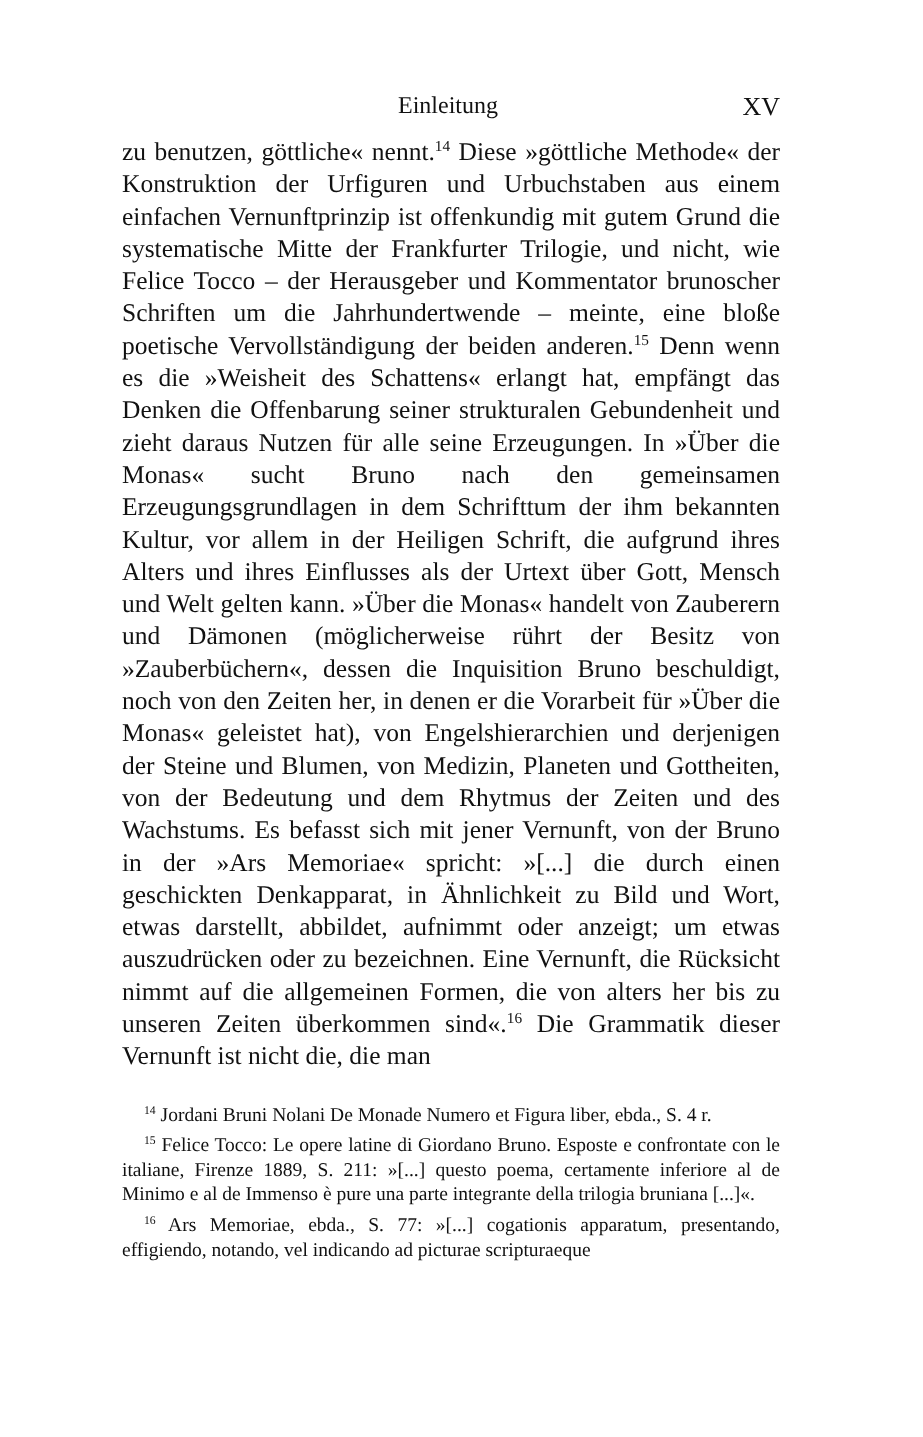Einleitung XV
zu benutzen, göttliche« nennt.<sup>14</sup> Diese »göttliche Methode« der Konstruktion der Urfiguren und Urbuchstaben aus einem einfachen Vernunftprinzip ist offenkundig mit gutem Grund die systematische Mitte der Frankfurter Trilogie, und nicht, wie Felice Tocco – der Herausgeber und Kommentator brunoscher Schriften um die Jahrhundertwende – meinte, eine bloße poetische Vervollständigung der beiden anderen.<sup>15</sup> Denn wenn es die »Weisheit des Schattens« erlangt hat, empfängt das Denken die Offenbarung seiner strukturalen Gebundenheit und zieht daraus Nutzen für alle seine Erzeugungen. In »Über die Monas« sucht Bruno nach den gemeinsamen Erzeugungsgrundlagen in dem Schrifttum der ihm bekannten Kultur, vor allem in der Heiligen Schrift, die aufgrund ihres Alters und ihres Einflusses als der Urtext über Gott, Mensch und Welt gelten kann. »Über die Monas« handelt von Zauberern und Dämonen (möglicherweise rührt der Besitz von »Zauberbüchern«, dessen die Inquisition Bruno beschuldigt, noch von den Zeiten her, in denen er die Vorarbeit für »Über die Monas« geleistet hat), von Engelshierarchien und derjenigen der Steine und Blumen, von Medizin, Planeten und Gottheiten, von der Bedeutung und dem Rhytmus der Zeiten und des Wachstums. Es befasst sich mit jener Vernunft, von der Bruno in der »Ars Memoriae« spricht: »[...] die durch einen geschickten Denkapparat, in Ähnlichkeit zu Bild und Wort, etwas darstellt, abbildet, aufnimmt oder anzeigt; um etwas auszudrücken oder zu bezeichnen. Eine Vernunft, die Rücksicht nimmt auf die allgemeinen Formen, die von alters her bis zu unseren Zeiten überkommen sind«.<sup>16</sup> Die Grammatik dieser Vernunft ist nicht die, die man
<sup>14</sup> Jordani Bruni Nolani De Monade Numero et Figura liber, ebda., S. 4 r.
<sup>15</sup> Felice Tocco: Le opere latine di Giordano Bruno. Esposte e confrontate con le italiane, Firenze 1889, S. 211: »[...] questo poema, certamente inferiore al de Minimo e al de Immenso è pure una parte integrante della trilogia bruniana [...]«.
<sup>16</sup> Ars Memoriae, ebda., S. 77: »[...] cogationis apparatum, presentando, effigiendo, notando, vel indicando ad picturae scripturaeque